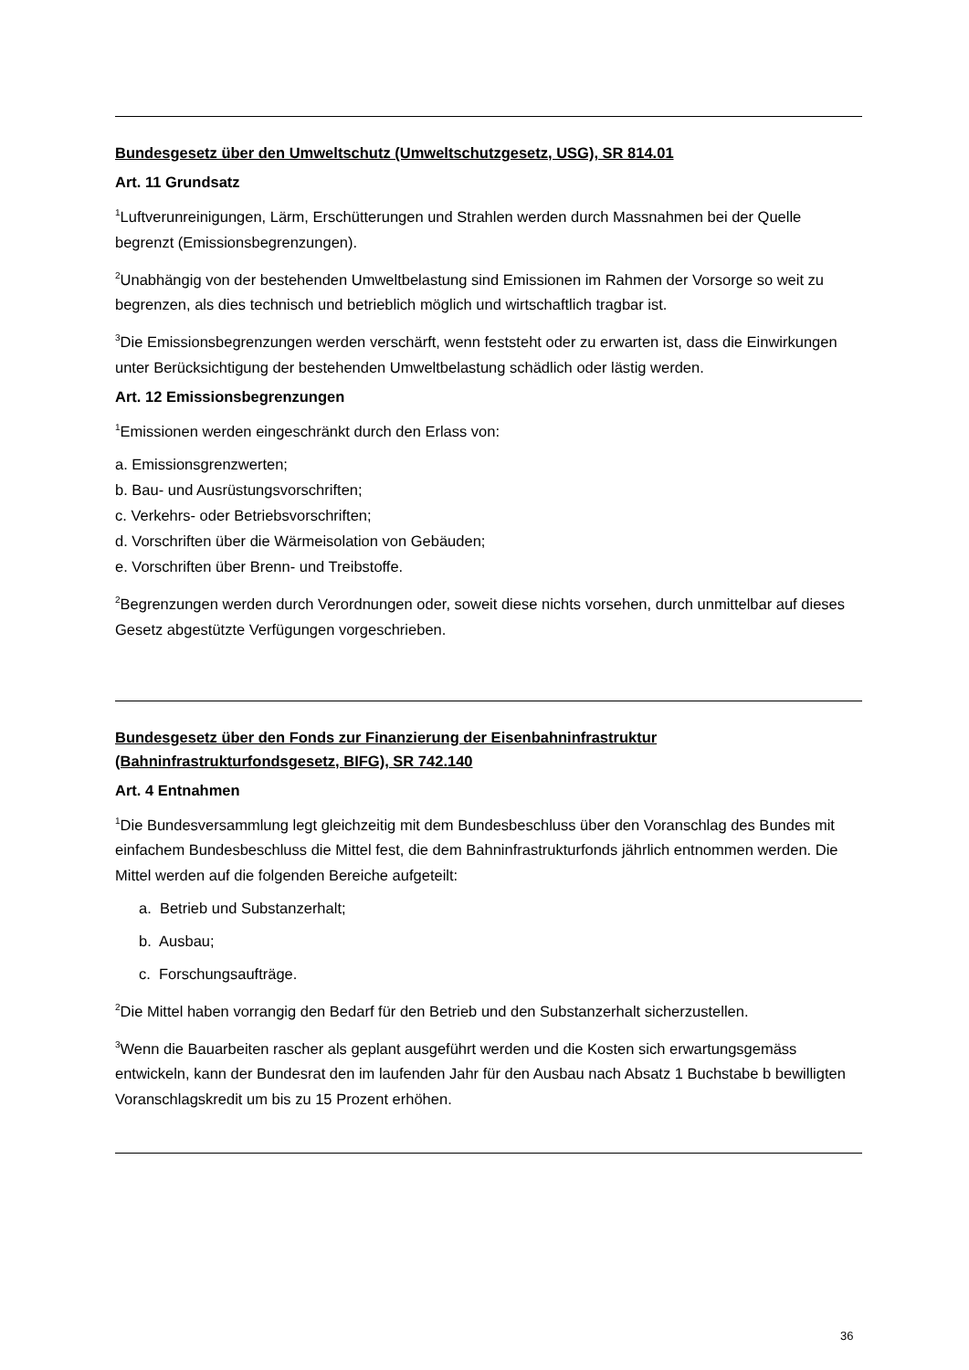Bundesgesetz über den Umweltschutz (Umweltschutzgesetz, USG), SR 814.01
Art. 11 Grundsatz
<sup>1</sup> Luftverunreinigungen, Lärm, Erschütterungen und Strahlen werden durch Massnahmen bei der Quelle begrenzt (Emissionsbegrenzungen).
<sup>2</sup> Unabhängig von der bestehenden Umweltbelastung sind Emissionen im Rahmen der Vorsorge so weit zu begrenzen, als dies technisch und betrieblich möglich und wirtschaftlich tragbar ist.
<sup>3</sup> Die Emissionsbegrenzungen werden verschärft, wenn feststeht oder zu erwarten ist, dass die Einwirkungen unter Berücksichtigung der bestehenden Umweltbelastung schädlich oder lästig werden.
Art. 12 Emissionsbegrenzungen
<sup>1</sup> Emissionen werden eingeschränkt durch den Erlass von:
a. Emissionsgrenzwerten;
b. Bau- und Ausrüstungsvorschriften;
c. Verkehrs- oder Betriebsvorschriften;
d. Vorschriften über die Wärmeisolation von Gebäuden;
e. Vorschriften über Brenn- und Treibstoffe.
<sup>2</sup> Begrenzungen werden durch Verordnungen oder, soweit diese nichts vorsehen, durch unmittelbar auf dieses Gesetz abgestützte Verfügungen vorgeschrieben.
Bundesgesetz über den Fonds zur Finanzierung der Eisenbahninfrastruktur (Bahninfrastrukturfondsgesetz, BIFG), SR 742.140
Art. 4 Entnahmen
<sup>1</sup> Die Bundesversammlung legt gleichzeitig mit dem Bundesbeschluss über den Voranschlag des Bundes mit einfachem Bundesbeschluss die Mittel fest, die dem Bahninfrastrukturfonds jährlich entnommen werden. Die Mittel werden auf die folgenden Bereiche aufgeteilt:
a. Betrieb und Substanzerhalt;
b. Ausbau;
c. Forschungsaufträge.
<sup>2</sup> Die Mittel haben vorrangig den Bedarf für den Betrieb und den Substanzerhalt sicherzustellen.
<sup>3</sup> Wenn die Bauarbeiten rascher als geplant ausgeführt werden und die Kosten sich erwartungsgemäss entwickeln, kann der Bundesrat den im laufenden Jahr für den Ausbau nach Absatz 1 Buchstabe b bewilligten Voranschlagskredit um bis zu 15 Prozent erhöhen.
36